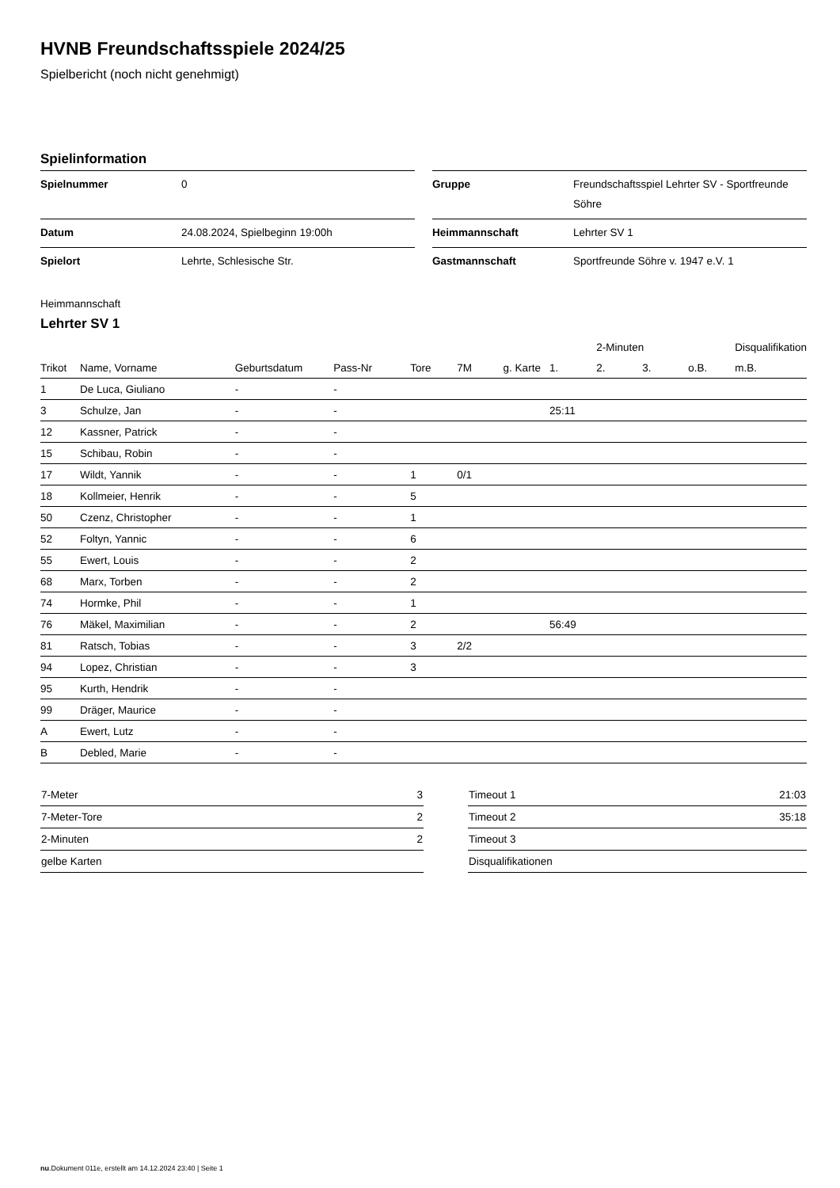HVNB Freundschaftsspiele 2024/25
Spielbericht (noch nicht genehmigt)
Spielinformation
| Spielnummer | 0 |
| Datum | 24.08.2024, Spielbeginn 19:00h |
| Spielort | Lehrte, Schlesische Str. |
| Gruppe | Freundschaftsspiel Lehrter SV - Sportfreunde Söhre |
| Heimmannschaft | Lehrter SV 1 |
| Gastmannschaft | Sportfreunde Söhre v. 1947 e.V. 1 |
Heimmannschaft
Lehrter SV 1
| | | | | | | | | 2-Minuten | | | Disqualifikation |
| --- | --- | --- | --- | --- | --- | --- | --- | --- | --- | --- | --- |
| Trikot | Name, Vorname | Geburtsdatum | Pass-Nr | Tore | 7M | g. Karte | 1. | 2. | 3. | o.B. | m.B. |
| 1 | De Luca, Giuliano | - | - | | | | | | | | |
| 3 | Schulze, Jan | - | - | | | | 25:11 | | | | |
| 12 | Kassner, Patrick | - | - | | | | | | | | |
| 15 | Schibau, Robin | - | - | | | | | | | | |
| 17 | Wildt, Yannik | - | - | 1 | 0/1 | | | | | | |
| 18 | Kollmeier, Henrik | - | - | 5 | | | | | | | |
| 50 | Czenz, Christopher | - | - | 1 | | | | | | | |
| 52 | Foltyn, Yannic | - | - | 6 | | | | | | | |
| 55 | Ewert, Louis | - | - | 2 | | | | | | | |
| 68 | Marx, Torben | - | - | 2 | | | | | | | |
| 74 | Hormke, Phil | - | - | 1 | | | | | | | |
| 76 | Mäkel, Maximilian | - | - | 2 | | | 56:49 | | | | |
| 81 | Ratsch, Tobias | - | - | 3 | 2/2 | | | | | | |
| 94 | Lopez, Christian | - | - | 3 | | | | | | | |
| 95 | Kurth, Hendrik | - | - | | | | | | | | |
| 99 | Dräger, Maurice | - | - | | | | | | | | |
| A | Ewert, Lutz | - | - | | | | | | | | |
| B | Debled, Marie | - | - | | | | | | | | |
| 7-Meter | 3 |
| 7-Meter-Tore | 2 |
| 2-Minuten | 2 |
| gelbe Karten | |
| Timeout 1 | 21:03 |
| Timeout 2 | 35:18 |
| Timeout 3 | |
| Disqualifikationen | |
nu.Dokument 011e, erstellt am 14.12.2024 23:40 | Seite 1